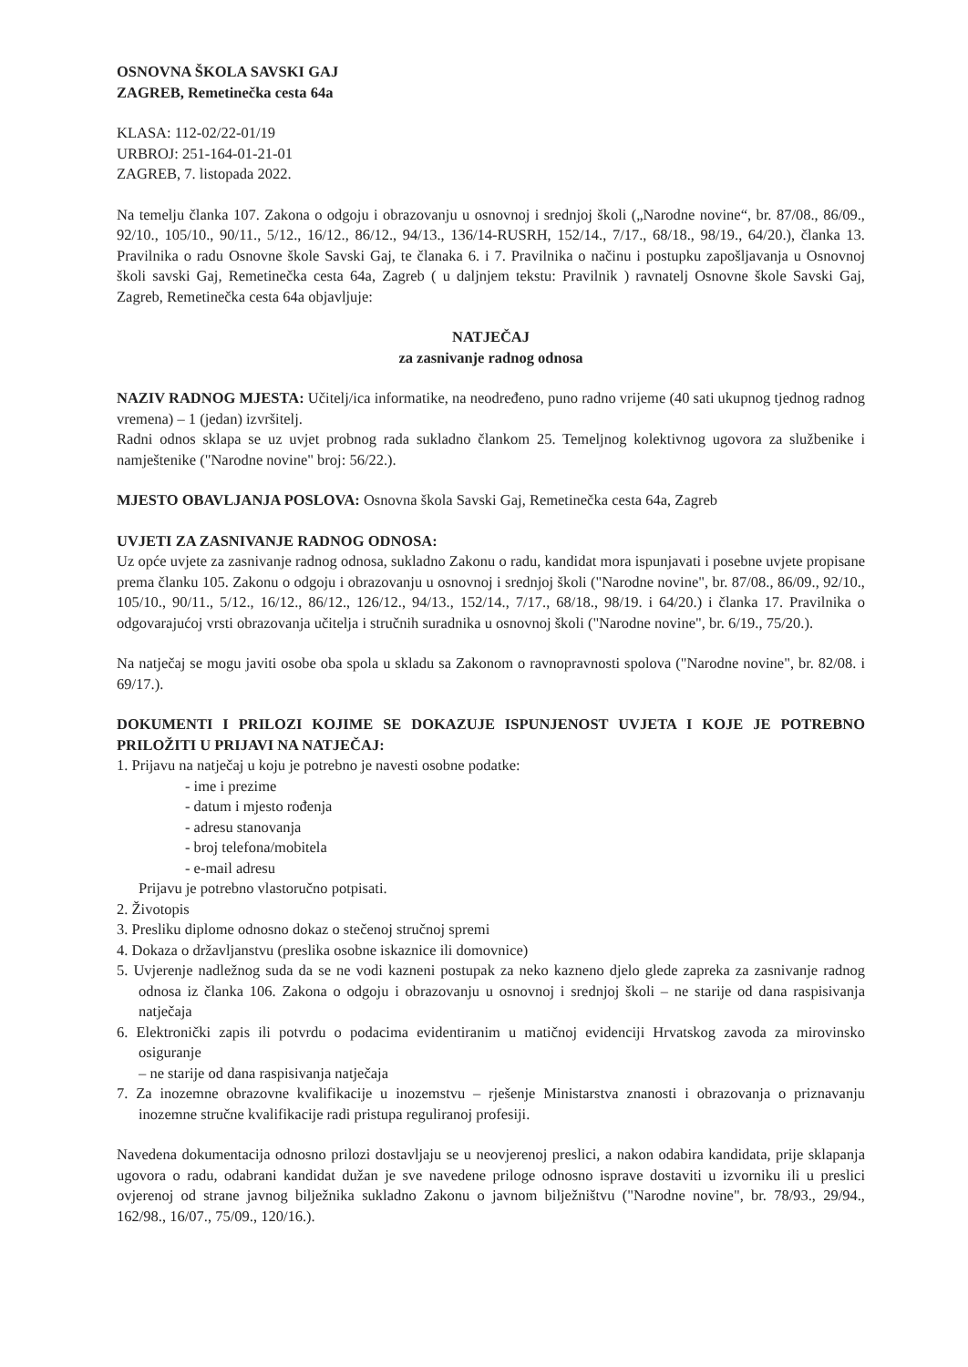OSNOVNA ŠKOLA SAVSKI GAJ
ZAGREB, Remetinečka cesta 64a
KLASA: 112-02/22-01/19
URBROJ: 251-164-01-21-01
ZAGREB, 7. listopada 2022.
Na temelju članka 107. Zakona o odgoju i obrazovanju u osnovnoj i srednjoj školi („Narodne novine“, br. 87/08., 86/09., 92/10., 105/10., 90/11., 5/12., 16/12., 86/12., 94/13., 136/14-RUSRH, 152/14., 7/17., 68/18., 98/19., 64/20.), članka 13. Pravilnika o radu Osnovne škole Savski Gaj, te članaka 6. i 7. Pravilnika o načinu i postupku zapošljavanja u Osnovnoj školi savski Gaj, Remetinečka cesta 64a, Zagreb ( u daljnjem tekstu: Pravilnik ) ravnatelj Osnovne škole Savski Gaj, Zagreb, Remetinečka cesta 64a objavljuje:
NATJEČAJ
za zasnivanje radnog odnosa
NAZIV RADNOG MJESTA: Učitelj/ica informatike, na neodređeno, puno radno vrijeme (40 sati ukupnog tjednog radnog vremena) – 1 (jedan) izvršitelj.
Radni odnos sklapa se uz uvjet probnog rada sukladno člankom 25. Temeljnog kolektivnog ugovora za službenike i namještenike ("Narodne novine" broj: 56/22.).
MJESTO OBAVLJANJA POSLOVA: Osnovna škola Savski Gaj, Remetinečka cesta 64a, Zagreb
UVJETI ZA ZASNIVANJE RADNOG ODNOSA:
Uz opće uvjete za zasnivanje radnog odnosa, sukladno Zakonu o radu, kandidat mora ispunjavati i posebne uvjete propisane prema članku 105. Zakonu o odgoju i obrazovanju u osnovnoj i srednjoj školi ("Narodne novine", br. 87/08., 86/09., 92/10., 105/10., 90/11., 5/12., 16/12., 86/12., 126/12., 94/13., 152/14., 7/17., 68/18., 98/19. i 64/20.) i članka 17. Pravilnika o odgovarajućoj vrsti obrazovanja učitelja i stručnih suradnika u osnovnoj školi ("Narodne novine", br. 6/19., 75/20.).
Na natječaj se mogu javiti osobe oba spola u skladu sa Zakonom o ravnopravnosti spolova ("Narodne novine", br. 82/08. i 69/17.).
DOKUMENTI I PRILOZI KOJIME SE DOKAZUJE ISPUNJENOST UVJETA I KOJE JE POTREBNO PRILOŽITI U PRIJAVI NA NATJEČAJ:
1. Prijavu na natječaj u koju je potrebno je navesti osobne podatke:
- ime i prezime
- datum i mjesto rođenja
- adresu stanovanja
- broj telefona/mobitela
- e-mail adresu
Prijavu je potrebno vlastoručno potpisati.
2. Životopis
3. Presliku diplome odnosno dokaz o stečenoj stručnoj spremi
4. Dokaza o državljanstvu (preslika osobne iskaznice ili domovnice)
5. Uvjerenje nadležnog suda da se ne vodi kazneni postupak za neko kazneno djelo glede zapreka za zasnivanje radnog odnosa iz članka 106. Zakona o odgoju i obrazovanju u osnovnoj i srednjoj školi – ne starije od dana raspisivanja natječaja
6. Elektronički zapis ili potvrdu o podacima evidentiranim u matičnoj evidenciji Hrvatskog zavoda za mirovinsko osiguranje
– ne starije od dana raspisivanja natječaja
7. Za inozemne obrazovne kvalifikacije u inozemstvu – rješenje Ministarstva znanosti i obrazovanja o priznavanju inozemne stručne kvalifikacije radi pristupa reguliranoj profesiji.
Navedena dokumentacija odnosno prilozi dostavljaju se u neovjerenoj preslici, a nakon odabira kandidata, prije sklapanja ugovora o radu, odabrani kandidat dužan je sve navedene priloge odnosno isprave dostaviti u izvorniku ili u preslici ovjerenoj od strane javnog bilježnika sukladno Zakonu o javnom bilježništvu ("Narodne novine", br. 78/93., 29/94., 162/98., 16/07., 75/09., 120/16.).